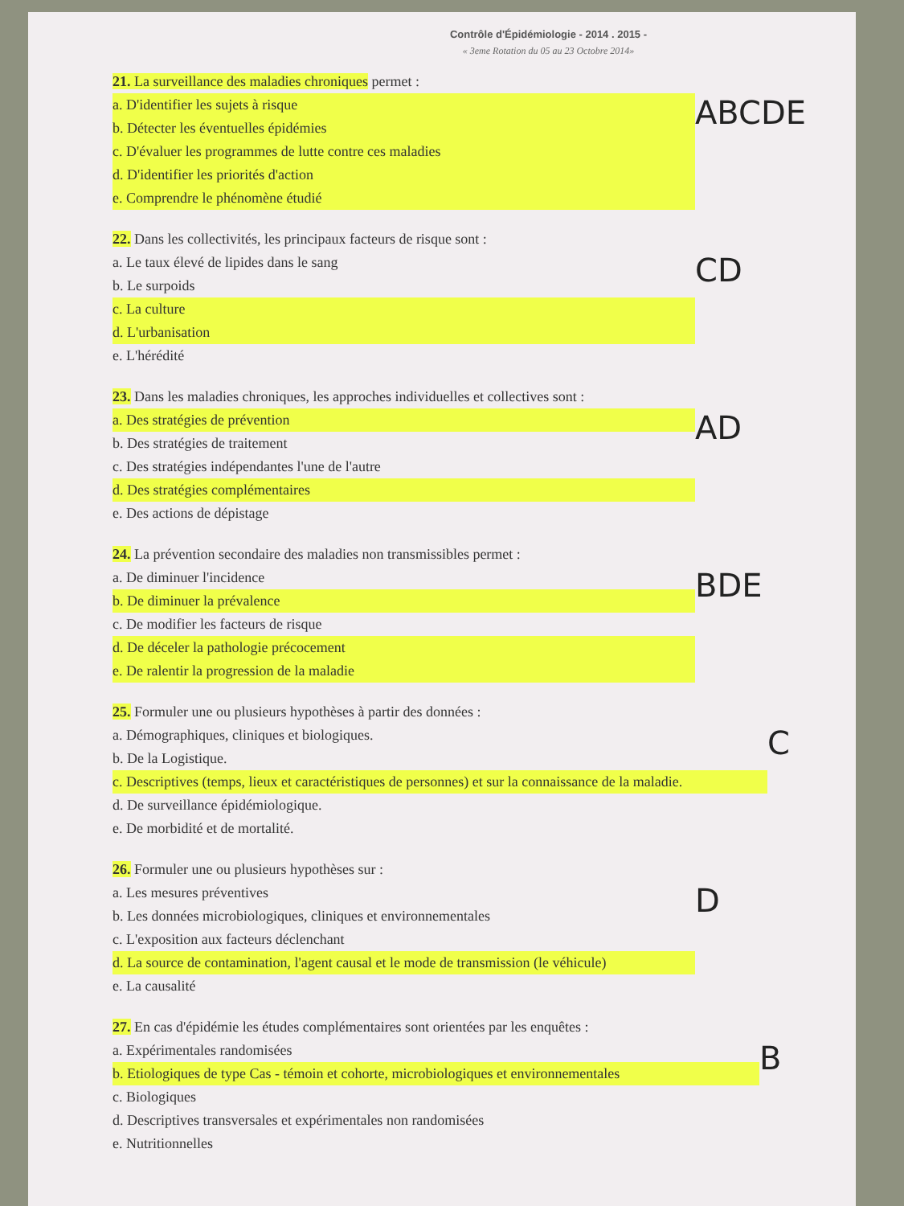Contrôle d'Épidémiologie - 2014 . 2015 -
« 3eme Rotation du 05 au 23 Octobre 2014»
21. La surveillance des maladies chroniques permet :
a. D'identifier les sujets à risque
b. Détecter les éventuelles épidémies
c. D'évaluer les programmes de lutte contre ces maladies
d. D'identifier les priorités d'action
e. Comprendre le phénomène étudié
ABCDE
22. Dans les collectivités, les principaux facteurs de risque sont :
a. Le taux élevé de lipides dans le sang
b. Le surpoids
c. La culture
d. L'urbanisation
e. L'hérédité
CD
23. Dans les maladies chroniques, les approches individuelles et collectives sont :
a. Des stratégies de prévention
b. Des stratégies de traitement
c. Des stratégies indépendantes l'une de l'autre
d. Des stratégies complémentaires
e. Des actions de dépistage
AD
24. La prévention secondaire des maladies non transmissibles permet :
a. De diminuer l'incidence
b. De diminuer la prévalence
c. De modifier les facteurs de risque
d. De déceler la pathologie précocement
e. De ralentir la progression de la maladie
BDE
25. Formuler une ou plusieurs hypothèses à partir des données :
a. Démographiques, cliniques et biologiques.
b. De la Logistique.
c. Descriptives (temps, lieux et caractéristiques de personnes) et sur la connaissance de la maladie.
d. De surveillance épidémiologique.
e. De morbidité et de mortalité.
C
26. Formuler une ou plusieurs hypothèses sur :
a. Les mesures préventives
b. Les données microbiologiques, cliniques et environnementales
c. L'exposition aux facteurs déclenchant
d. La source de contamination, l'agent causal et le mode de transmission (le véhicule)
e. La causalité
D
27. En cas d'épidémie les études complémentaires sont orientées par les enquêtes :
a. Expérimentales randomisées
b. Etiologiques de type Cas - témoin et cohorte, microbiologiques et environnementales
c. Biologiques
d. Descriptives transversales et expérimentales non randomisées
e. Nutritionnelles
B